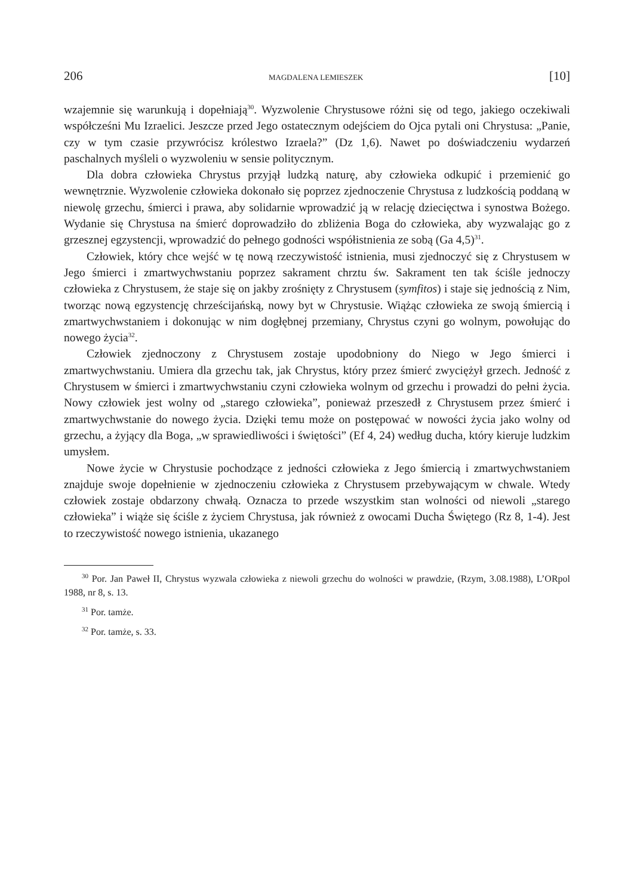206 MAGDALENA LEMIESZEK [10]
wzajemnie się warunkują i dopełniają<sup>30</sup>. Wyzwolenie Chrystusowe różni się od tego, jakiego oczekiwali współcześni Mu Izraelici. Jeszcze przed Jego ostatecznym odejściem do Ojca pytali oni Chrystusa: „Panie, czy w tym czasie przywrócisz królestwo Izraela?” (Dz 1,6). Nawet po doświadczeniu wydarzeń paschalnych myśleli o wyzwoleniu w sensie politycznym.
Dla dobra człowieka Chrystus przyjął ludzką naturę, aby człowieka odkupić i przemienić go wewnętrznie. Wyzwolenie człowieka dokonało się poprzez zjednoczenie Chrystusa z ludzkością poddaną w niewolę grzechu, śmierci i prawa, aby solidarnie wprowadzić ją w relację dziecięctwa i synostwa Bożego. Wydanie się Chrystusa na śmierć doprowadziło do zbliżenia Boga do człowieka, aby wyzwalając go z grzesznej egzystencji, wprowadzić do pełnego godności współistnienia ze sobą (Ga 4,5)<sup>31</sup>.
Człowiek, który chce wejść w tę nową rzeczywistość istnienia, musi zjednoczyć się z Chrystusem w Jego śmierci i zmartwychwstaniu poprzez sakrament chrztu św. Sakrament ten tak ściśle jednoczy człowieka z Chrystusem, że staje się on jakby zrośnięty z Chrystusem (symfitos) i staje się jednością z Nim, tworząc nową egzystencję chrześcijańską, nowy byt w Chrystusie. Wiążąc człowieka ze swoją śmiercią i zmartwychwstaniem i dokonując w nim dogłębnej przemiany, Chrystus czyni go wolnym, powołując do nowego życia<sup>32</sup>.
Człowiek zjednoczony z Chrystusem zostaje upodobniony do Niego w Jego śmierci i zmartwychwstaniu. Umiera dla grzechu tak, jak Chrystus, który przez śmierć zwyciężył grzech. Jedność z Chrystusem w śmierci i zmartwychwstaniu czyni człowieka wolnym od grzechu i prowadzi do pełni życia. Nowy człowiek jest wolny od „starego człowieka”, ponieważ przeszedł z Chrystusem przez śmierć i zmartwychwstanie do nowego życia. Dzięki temu może on postępować w nowości życia jako wolny od grzechu, a żyjący dla Boga, „w sprawiedliwości i świętości” (Ef 4, 24) według ducha, który kieruje ludzkim umysłem.
Nowe życie w Chrystusie pochodzące z jedności człowieka z Jego śmiercią i zmartwychwstaniem znajduje swoje dopełnienie w zjednoczeniu człowieka z Chrystusem przebywającym w chwale. Wtedy człowiek zostaje obdarzony chwałą. Oznacza to przede wszystkim stan wolności od niewoli „starego człowieka” i wiąże się ściśle z życiem Chrystusa, jak również z owocami Ducha Świętego (Rz 8, 1-4). Jest to rzeczywistość nowego istnienia, ukazanego
<sup>30</sup> Por. Jan Paweł II, Chrystus wyzwala człowieka z niewoli grzechu do wolności w prawdzie, (Rzym, 3.08.1988), L’ORpol 1988, nr 8, s. 13.
<sup>31</sup> Por. tamże.
<sup>32</sup> Por. tamże, s. 33.